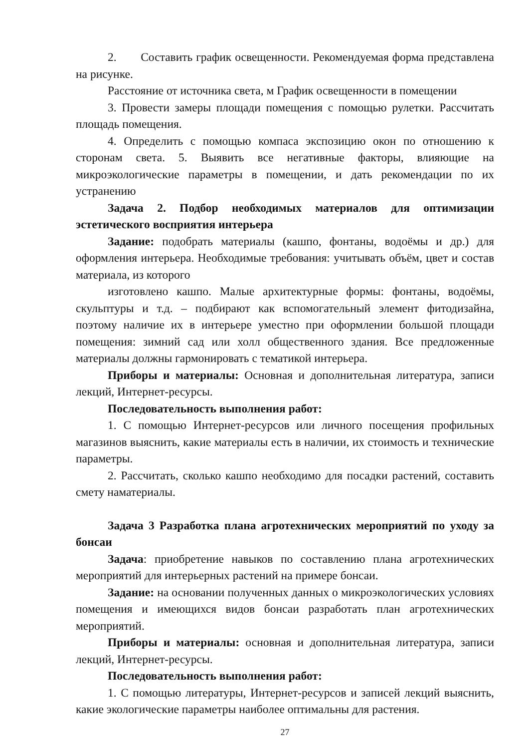2. Составить график освещенности. Рекомендуемая форма представлена на рисунке.
Расстояние от источника света, м График освещенности в помещении
3. Провести замеры площади помещения с помощью рулетки. Рассчитать площадь помещения.
4. Определить с помощью компаса экспозицию окон по отношению к сторонам света. 5. Выявить все негативные факторы, влияющие на микроэкологические параметры в помещении, и дать рекомендации по их устранению
Задача 2. Подбор необходимых материалов для оптимизации эстетического восприятия интерьера
Задание: подобрать материалы (кашпо, фонтаны, водоёмы и др.) для оформления интерьера. Необходимые требования: учитывать объём, цвет и состав материала, из которого
изготовлено кашпо. Малые архитектурные формы: фонтаны, водоёмы, скульптуры и т.д. – подбирают как вспомогательный элемент фитодизайна, поэтому наличие их в интерьере уместно при оформлении большой площади помещения: зимний сад или холл общественного здания. Все предложенные материалы должны гармонировать с тематикой интерьера.
Приборы и материалы: Основная и дополнительная литература, записи лекций, Интернет-ресурсы.
Последовательность выполнения работ:
1. С помощью Интернет-ресурсов или личного посещения профильных магазинов выяснить, какие материалы есть в наличии, их стоимость и технические параметры.
2. Рассчитать, сколько кашпо необходимо для посадки растений, составить смету наматериалы.
Задача 3 Разработка плана агротехнических мероприятий по уходу за бонсаи
Задача: приобретение навыков по составлению плана агротехнических мероприятий для интерьерных растений на примере бонсаи.
Задание: на основании полученных данных о микроэкологических условиях помещения и имеющихся видов бонсаи разработать план агротехнических мероприятий.
Приборы и материалы: основная и дополнительная литература, записи лекций, Интернет-ресурсы.
Последовательность выполнения работ:
1. С помощью литературы, Интернет-ресурсов и записей лекций выяснить, какие экологические параметры наиболее оптимальны для растения.
27